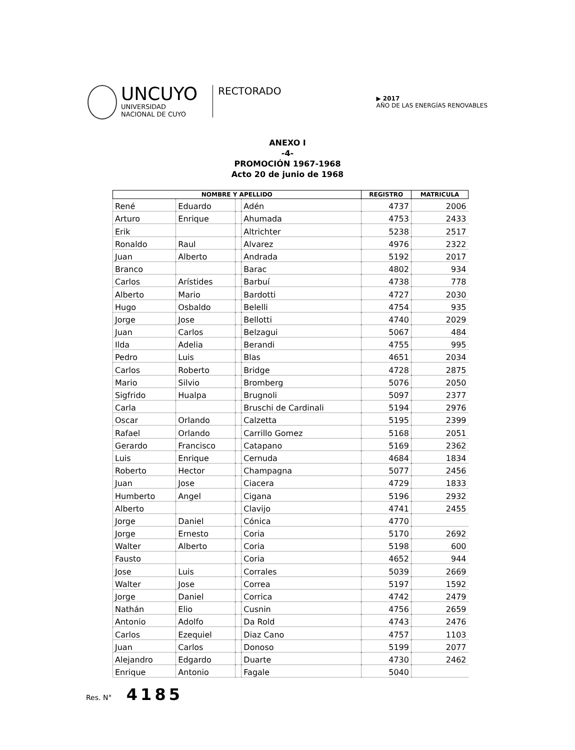UNCUYO
UNIVERSIDAD
NACIONAL DE CUYO
RECTORADO
▶ 2017
AÑO DE LAS ENERGÍAS RENOVABLES
ANEXO I
-4-
PROMOCIÓN 1967-1968
Acto 20 de junio de 1968
| NOMBRE Y APELLIDO | | | | REGISTRO | MATRICULA |
| --- | --- | --- | --- | --- | --- |
| René | Eduardo | | Adén | 4737 | 2006 |
| Arturo | Enrique | | Ahumada | 4753 | 2433 |
| Erik | | | Altrichter | 5238 | 2517 |
| Ronaldo | Raul | | Alvarez | 4976 | 2322 |
| Juan | Alberto | | Andrada | 5192 | 2017 |
| Branco | | | Barac | 4802 | 934 |
| Carlos | Arístides | | Barbuí | 4738 | 778 |
| Alberto | Mario | | Bardotti | 4727 | 2030 |
| Hugo | Osbaldo | | Belelli | 4754 | 935 |
| Jorge | Jose | | Bellotti | 4740 | 2029 |
| Juan | Carlos | | Belzagui | 5067 | 484 |
| Ilda | Adelia | | Berandi | 4755 | 995 |
| Pedro | Luis | | Blas | 4651 | 2034 |
| Carlos | Roberto | | Bridge | 4728 | 2875 |
| Mario | Silvio | | Bromberg | 5076 | 2050 |
| Sigfrido | Hualpa | | Brugnoli | 5097 | 2377 |
| Carla | | | Bruschi de Cardinali | 5194 | 2976 |
| Oscar | Orlando | | Calzetta | 5195 | 2399 |
| Rafael | Orlando | | Carrillo Gomez | 5168 | 2051 |
| Gerardo | Francisco | | Catapano | 5169 | 2362 |
| Luis | Enrique | | Cernuda | 4684 | 1834 |
| Roberto | Hector | | Champagna | 5077 | 2456 |
| Juan | Jose | | Ciacera | 4729 | 1833 |
| Humberto | Angel | | Cigana | 5196 | 2932 |
| Alberto | | | Clavijo | 4741 | 2455 |
| Jorge | Daniel | | Cónica | 4770 | |
| Jorge | Ernesto | | Coria | 5170 | 2692 |
| Walter | Alberto | | Coria | 5198 | 600 |
| Fausto | | | Coria | 4652 | 944 |
| Jose | Luis | | Corrales | 5039 | 2669 |
| Walter | Jose | | Correa | 5197 | 1592 |
| Jorge | Daniel | | Corrica | 4742 | 2479 |
| Nathán | Elio | | Cusnin | 4756 | 2659 |
| Antonio | Adolfo | | Da Rold | 4743 | 2476 |
| Carlos | Ezequiel | | Diaz Cano | 4757 | 1103 |
| Juan | Carlos | | Donoso | 5199 | 2077 |
| Alejandro | Edgardo | | Duarte | 4730 | 2462 |
| Enrique | Antonio | | Fagale | 5040 | |
Res. N° 4185